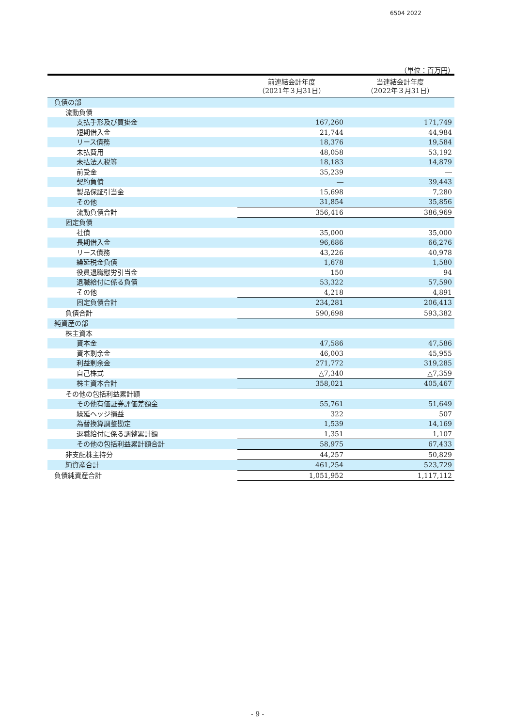6504 2022
（単位：百万円）
| | 前連結会計年度 （2021年３月31日） | 当連結会計年度 （2022年３月31日） |
| --- | --- | --- |
| 負債の部 | | |
| 流動負債 | | |
| 支払手形及び買掛金 | 167,260 | 171,749 |
| 短期借入金 | 21,744 | 44,984 |
| リース債務 | 18,376 | 19,584 |
| 未払費用 | 48,058 | 53,192 |
| 未払法人税等 | 18,183 | 14,879 |
| 前受金 | 35,239 | ― |
| 契約負債 | ― | 39,443 |
| 製品保証引当金 | 15,698 | 7,280 |
| その他 | 31,854 | 35,856 |
| 流動負債合計 | 356,416 | 386,969 |
| 固定負債 | | |
| 社債 | 35,000 | 35,000 |
| 長期借入金 | 96,686 | 66,276 |
| リース債務 | 43,226 | 40,978 |
| 繰延税金負債 | 1,678 | 1,580 |
| 役員退職慰労引当金 | 150 | 94 |
| 退職給付に係る負債 | 53,322 | 57,590 |
| その他 | 4,218 | 4,891 |
| 固定負債合計 | 234,281 | 206,413 |
| 負債合計 | 590,698 | 593,382 |
| 純資産の部 | | |
| 株主資本 | | |
| 資本金 | 47,586 | 47,586 |
| 資本剰余金 | 46,003 | 45,955 |
| 利益剰余金 | 271,772 | 319,285 |
| 自己株式 | △7,340 | △7,359 |
| 株主資本合計 | 358,021 | 405,467 |
| その他の包括利益累計額 | | |
| その他有価証券評価差額金 | 55,761 | 51,649 |
| 繰延ヘッジ損益 | 322 | 507 |
| 為替換算調整勘定 | 1,539 | 14,169 |
| 退職給付に係る調整累計額 | 1,351 | 1,107 |
| その他の包括利益累計額合計 | 58,975 | 67,433 |
| 非支配株主持分 | 44,257 | 50,829 |
| 純資産合計 | 461,254 | 523,729 |
| 負債純資産合計 | 1,051,952 | 1,117,112 |
- 9 -